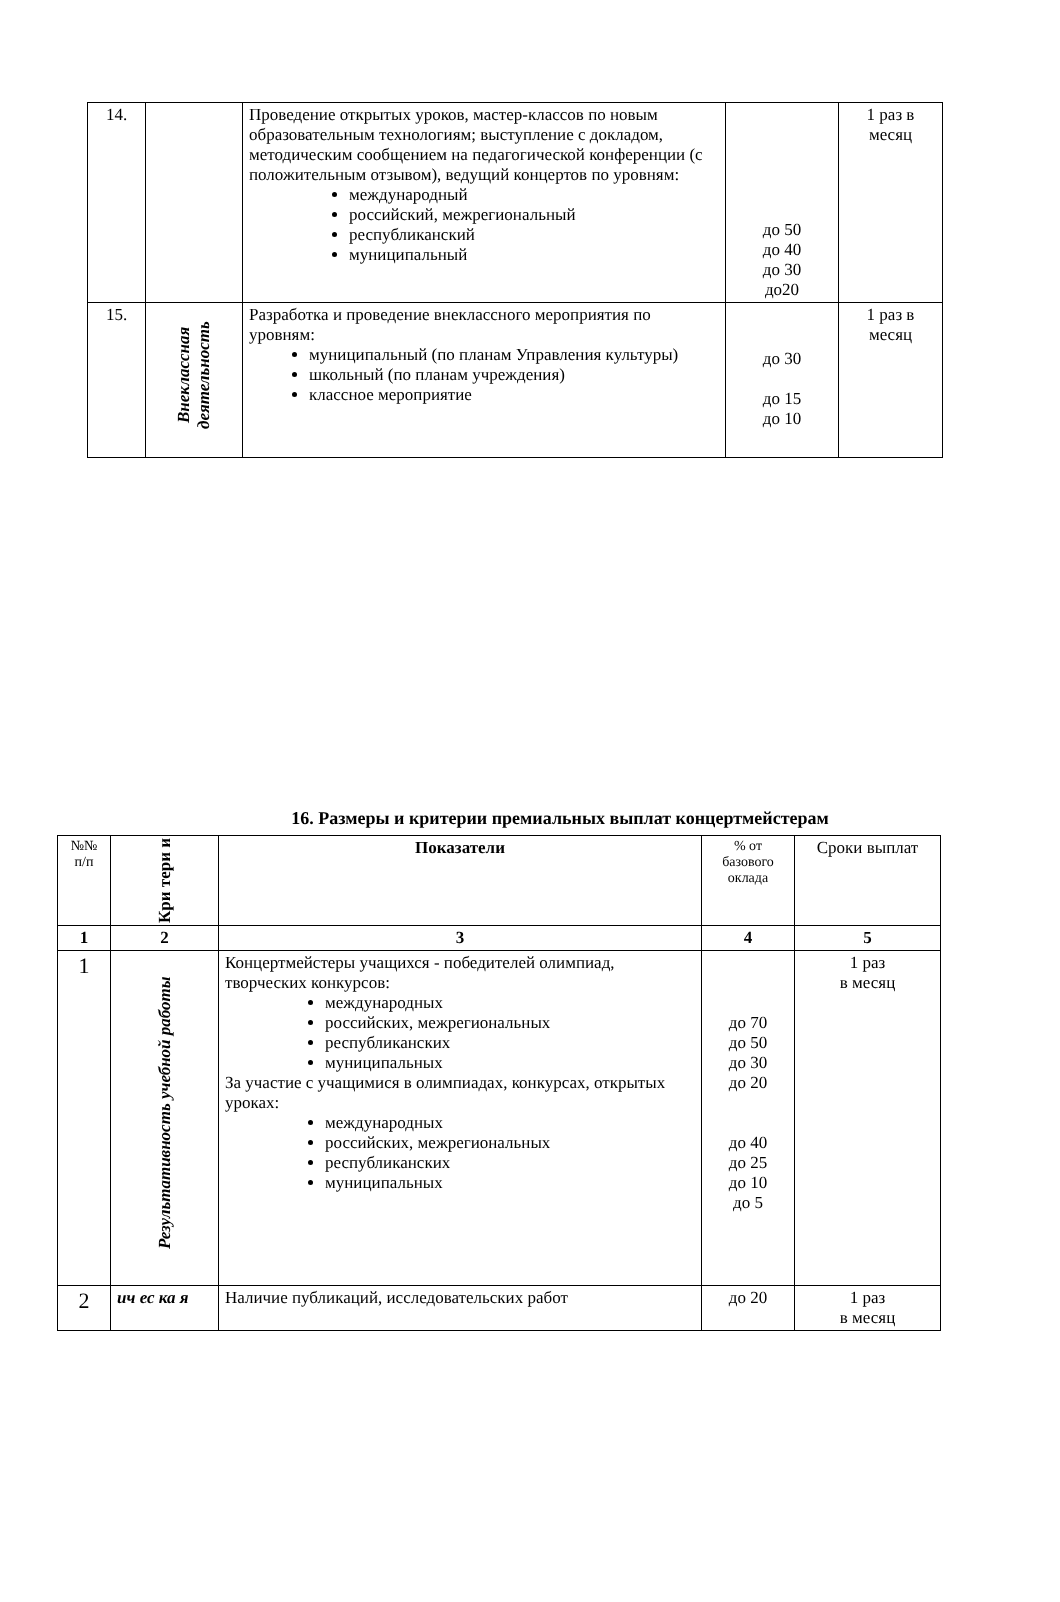| 14. | | Проведение открытых уроков, мастер-классов по новым образовательным технологиям; выступление с докладом, методическим сообщением на педагогической конференции (с положительным отзывом), ведущий концертов по уровням: международный российский, межрегиональный республиканский муниципальный | до 50 до 40 до 30 до20 | 1 раз в месяц |
| 15. | Внеклассная деятельность | Разработка и проведение внеклассного мероприятия по уровням: муниципальный (по планам Управления культуры) школьный (по планам учреждения) классное мероприятие | до 30 до 15 до 10 | 1 раз в месяц |
16. Размеры и критерии премиальных выплат концертмейстерам
| №№ п/п | Кри тери и | Показатели | % от базового оклада | Сроки выплат |
| --- | --- | --- | --- | --- |
| 1 | 2 | 3 | 4 | 5 |
| 1 | Результативность учебной работы | Концертмейстеры учащихся - победителей олимпиад, творческих конкурсов: международных российских, межрегиональных республиканских муниципальных За участие с учащимися в олимпиадах, конкурсах, открытых уроках: международных российских, межрегиональных республиканских муниципальных | до 70 до 50 до 30 до 20 до 40 до 25 до 10 до 5 | 1 раз в месяц |
| 2 | ич ес ка я | Наличие публикаций, исследовательских работ | до 20 | 1 раз в месяц |